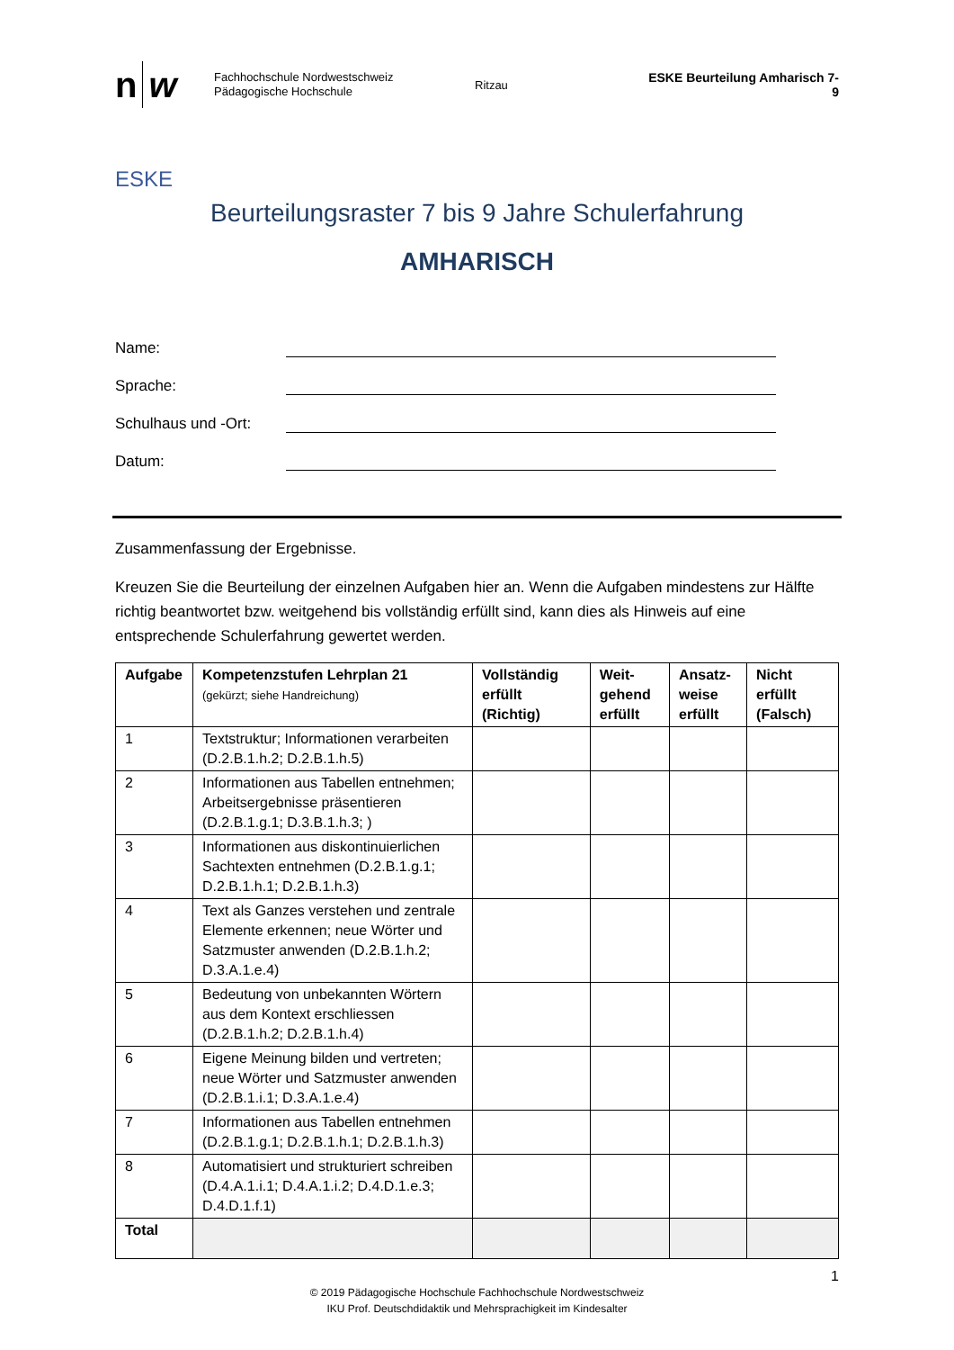n w
Fachhochschule Nordwestschweiz
Pädagogische Hochschule
Ritzau ESKE Beurteilung Amharisch 7-9
ESKE
Beurteilungsraster 7 bis 9 Jahre Schulerfahrung
AMHARISCH
Name:
Sprache:
Schulhaus und -Ort:
Datum:
Zusammenfassung der Ergebnisse.
Kreuzen Sie die Beurteilung der einzelnen Aufgaben hier an. Wenn die Aufgaben mindestens zur Hälfte richtig beantwortet bzw. weitgehend bis vollständig erfüllt sind, kann dies als Hinweis auf eine entsprechende Schulerfahrung gewertet werden.
| Aufgabe | Kompetenzstufen Lehrplan 21 (gekürzt; siehe Handreichung) | Vollständig erfüllt (Richtig) | Weit- gehend erfüllt | Ansatz- weise erfüllt | Nicht erfüllt (Falsch) |
| --- | --- | --- | --- | --- | --- |
| 1 | Textstruktur; Informationen verarbeiten (D.2.B.1.h.2; D.2.B.1.h.5) | | | | |
| 2 | Informationen aus Tabellen entnehmen; Arbeitsergebnisse präsentieren (D.2.B.1.g.1; D.3.B.1.h.3; ) | | | | |
| 3 | Informationen aus diskontinuierlichen Sachtexten entnehmen (D.2.B.1.g.1; D.2.B.1.h.1; D.2.B.1.h.3) | | | | |
| 4 | Text als Ganzes verstehen und zentrale Elemente erkennen; neue Wörter und Satzmuster anwenden (D.2.B.1.h.2; D.3.A.1.e.4) | | | | |
| 5 | Bedeutung von unbekannten Wörtern aus dem Kontext erschliessen (D.2.B.1.h.2; D.2.B.1.h.4) | | | | |
| 6 | Eigene Meinung bilden und vertreten; neue Wörter und Satzmuster anwenden (D.2.B.1.i.1; D.3.A.1.e.4) | | | | |
| 7 | Informationen aus Tabellen entnehmen (D.2.B.1.g.1; D.2.B.1.h.1; D.2.B.1.h.3) | | | | |
| 8 | Automatisiert und strukturiert schreiben (D.4.A.1.i.1; D.4.A.1.i.2; D.4.D.1.e.3; D.4.D.1.f.1) | | | | |
| Total | | | | | |
1
© 2019 Pädagogische Hochschule Fachhochschule Nordwestschweiz
IKU Prof. Deutschdidaktik und Mehrsprachigkeit im Kindesalter